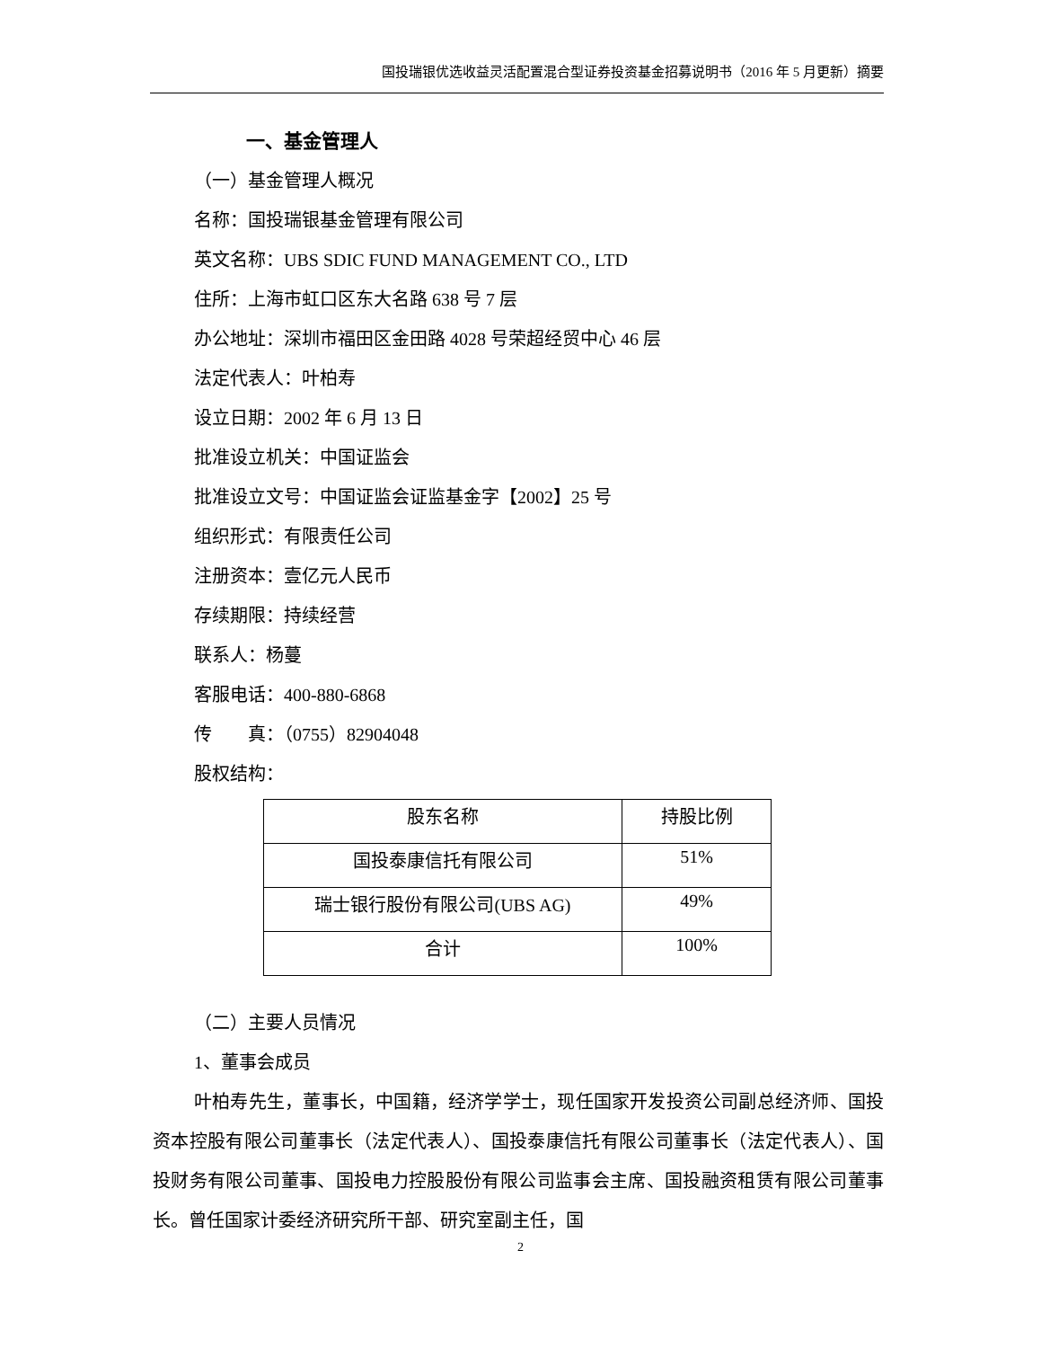国投瑞银优选收益灵活配置混合型证券投资基金招募说明书（2016 年 5 月更新）摘要
一、基金管理人
（一）基金管理人概况
名称：国投瑞银基金管理有限公司
英文名称：UBS SDIC FUND MANAGEMENT CO., LTD
住所：上海市虹口区东大名路 638 号 7 层
办公地址：深圳市福田区金田路 4028 号荣超经贸中心 46 层
法定代表人：叶柏寿
设立日期：2002 年 6 月 13 日
批准设立机关：中国证监会
批准设立文号：中国证监会证监基金字【2002】25 号
组织形式：有限责任公司
注册资本：壹亿元人民币
存续期限：持续经营
联系人：杨蔓
客服电话：400-880-6868
传　　真：（0755）82904048
股权结构：
| 股东名称 | 持股比例 |
| 国投泰康信托有限公司 | 51% |
| 瑞士银行股份有限公司(UBS AG) | 49% |
| 合计 | 100% |
（二）主要人员情况
1、董事会成员
叶柏寿先生，董事长，中国籍，经济学学士，现任国家开发投资公司副总经济师、国投资本控股有限公司董事长（法定代表人）、国投泰康信托有限公司董事长（法定代表人）、国投财务有限公司董事、国投电力控股股份有限公司监事会主席、国投融资租赁有限公司董事长。曾任国家计委经济研究所干部、研究室副主任，国
2